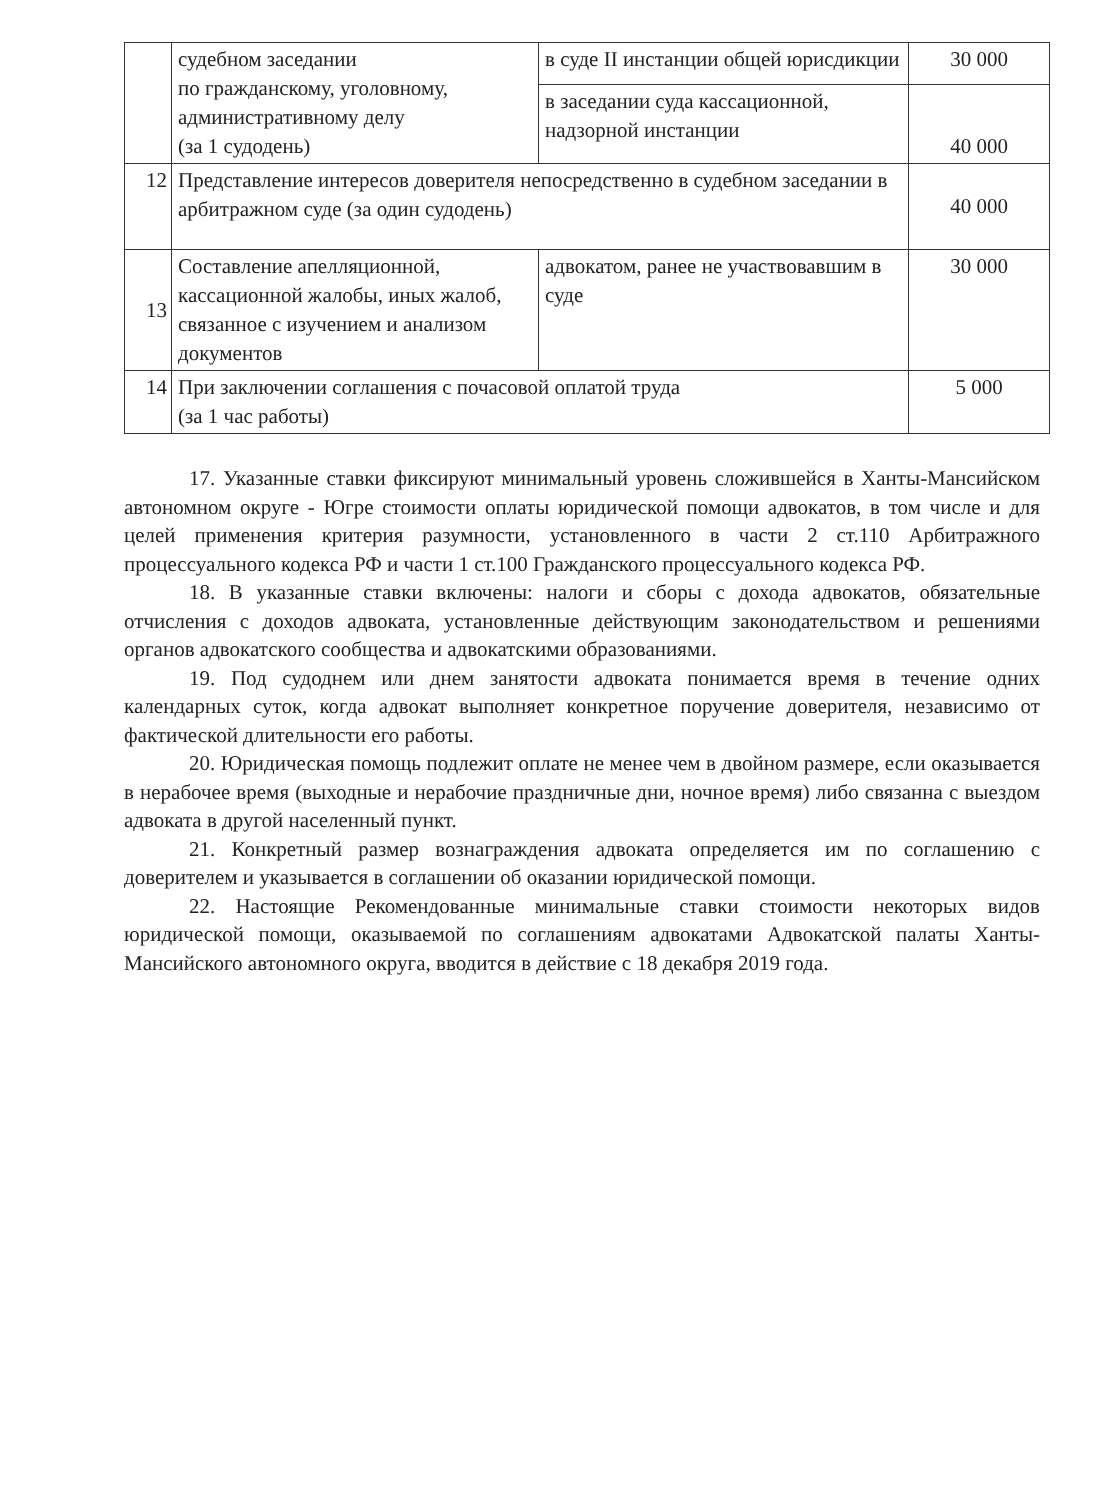| | судебном заседании по гражданскому, уголовному, административному делу (за 1 судодень) | в суде II инстанции общей юрисдикции | 30 000 |
| | | в заседании суда кассационной, надзорной инстанции | 40 000 |
| 12 | Представление интересов доверителя непосредственно в судебном заседании в арбитражном суде (за один судодень) | | 40 000 |
| 13 | Составление апелляционной, кассационной жалобы, иных жалоб, связанное с изучением и анализом документов | адвокатом, ранее не участвовавшим в суде | 30 000 |
| 14 | При заключении соглашения с почасовой оплатой труда (за 1 час работы) | | 5 000 |
17. Указанные ставки фиксируют минимальный уровень сложившейся в Ханты-Мансийском автономном округе - Югре стоимости оплаты юридической помощи адвокатов, в том числе и для целей применения критерия разумности, установленного в части 2 ст.110 Арбитражного процессуального кодекса РФ и части 1 ст.100 Гражданского процессуального кодекса РФ.
18. В указанные ставки включены: налоги и сборы с дохода адвокатов, обязательные отчисления с доходов адвоката, установленные действующим законодательством и решениями органов адвокатского сообщества и адвокатскими образованиями.
19. Под судоднем или днем занятости адвоката понимается время в течение одних календарных суток, когда адвокат выполняет конкретное поручение доверителя, независимо от фактической длительности его работы.
20. Юридическая помощь подлежит оплате не менее чем в двойном размере, если оказывается в нерабочее время (выходные и нерабочие праздничные дни, ночное время) либо связанна с выездом адвоката в другой населенный пункт.
21. Конкретный размер вознаграждения адвоката определяется им по соглашению с доверителем и указывается в соглашении об оказании юридической помощи.
22. Настоящие Рекомендованные минимальные ставки стоимости некоторых видов юридической помощи, оказываемой по соглашениям адвокатами Адвокатской палаты Ханты-Мансийского автономного округа, вводится в действие с 18 декабря 2019 года.